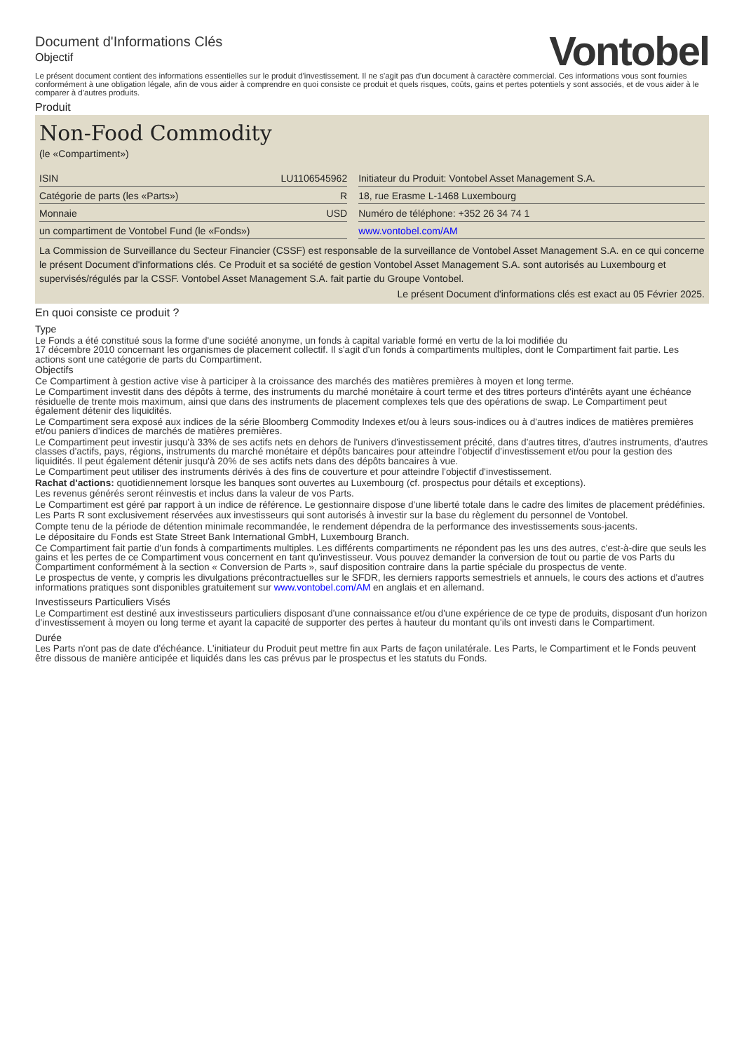Document d'Informations Clés
Objectif
Vontobel
Le présent document contient des informations essentielles sur le produit d'investissement. Il ne s'agit pas d'un document à caractère commercial. Ces informations vous sont fournies conformément à une obligation légale, afin de vous aider à comprendre en quoi consiste ce produit et quels risques, coûts, gains et pertes potentiels y sont associés, et de vous aider à le comparer à d'autres produits.
Produit
Non-Food Commodity
(le «Compartiment»)
| ISIN | LU1106545962 | | Initiateur du Produit: Vontobel Asset Management S.A. |
| Catégorie de parts (les «Parts») | R | | 18, rue Erasme L-1468 Luxembourg |
| Monnaie | USD | | Numéro de téléphone: +352 26 34 74 1 |
| un compartiment de Vontobel Fund (le «Fonds») | | | www.vontobel.com/AM |
La Commission de Surveillance du Secteur Financier (CSSF) est responsable de la surveillance de Vontobel Asset Management S.A. en ce qui concerne le présent Document d'informations clés. Ce Produit et sa société de gestion Vontobel Asset Management S.A. sont autorisés au Luxembourg et supervisés/régulés par la CSSF. Vontobel Asset Management S.A. fait partie du Groupe Vontobel.
Le présent Document d'informations clés est exact au 05 Février 2025.
En quoi consiste ce produit ?
Type
Le Fonds a été constitué sous la forme d'une société anonyme, un fonds à capital variable formé en vertu de la loi modifiée du
17 décembre 2010 concernant les organismes de placement collectif. Il s'agit d'un fonds à compartiments multiples, dont le Compartiment fait partie. Les actions sont une catégorie de parts du Compartiment.
Objectifs
Ce Compartiment à gestion active vise à participer à la croissance des marchés des matières premières à moyen et long terme.
Le Compartiment investit dans des dépôts à terme, des instruments du marché monétaire à court terme et des titres porteurs d'intérêts ayant une échéance résiduelle de trente mois maximum, ainsi que dans des instruments de placement complexes tels que des opérations de swap. Le Compartiment peut également détenir des liquidités.
Le Compartiment sera exposé aux indices de la série Bloomberg Commodity Indexes et/ou à leurs sous-indices ou à d'autres indices de matières premières et/ou paniers d'indices de marchés de matières premières.
Le Compartiment peut investir jusqu'à 33% de ses actifs nets en dehors de l'univers d'investissement précité, dans d'autres titres, d'autres instruments, d'autres classes d'actifs, pays, régions, instruments du marché monétaire et dépôts bancaires pour atteindre l'objectif d'investissement et/ou pour la gestion des liquidités. Il peut également détenir jusqu'à 20% de ses actifs nets dans des dépôts bancaires à vue.
Le Compartiment peut utiliser des instruments dérivés à des fins de couverture et pour atteindre l'objectif d'investissement.
Rachat d'actions: quotidiennement lorsque les banques sont ouvertes au Luxembourg (cf. prospectus pour détails et exceptions).
Les revenus générés seront réinvestis et inclus dans la valeur de vos Parts.
Le Compartiment est géré par rapport à un indice de référence. Le gestionnaire dispose d'une liberté totale dans le cadre des limites de placement prédéfinies.
Les Parts R sont exclusivement réservées aux investisseurs qui sont autorisés à investir sur la base du règlement du personnel de Vontobel.
Compte tenu de la période de détention minimale recommandée, le rendement dépendra de la performance des investissements sous-jacents.
Le dépositaire du Fonds est State Street Bank International GmbH, Luxembourg Branch.
Ce Compartiment fait partie d'un fonds à compartiments multiples. Les différents compartiments ne répondent pas les uns des autres, c'est-à-dire que seuls les gains et les pertes de ce Compartiment vous concernent en tant qu'investisseur. Vous pouvez demander la conversion de tout ou partie de vos Parts du Compartiment conformément à la section « Conversion de Parts », sauf disposition contraire dans la partie spéciale du prospectus de vente.
Le prospectus de vente, y compris les divulgations précontractuelles sur le SFDR, les derniers rapports semestriels et annuels, le cours des actions et d'autres informations pratiques sont disponibles gratuitement sur www.vontobel.com/AM en anglais et en allemand.
Investisseurs Particuliers Visés
Le Compartiment est destiné aux investisseurs particuliers disposant d'une connaissance et/ou d'une expérience de ce type de produits, disposant d'un horizon d'investissement à moyen ou long terme et ayant la capacité de supporter des pertes à hauteur du montant qu'ils ont investi dans le Compartiment.
Durée
Les Parts n'ont pas de date d'échéance. L'initiateur du Produit peut mettre fin aux Parts de façon unilatérale. Les Parts, le Compartiment et le Fonds peuvent être dissous de manière anticipée et liquidés dans les cas prévus par le prospectus et les statuts du Fonds.